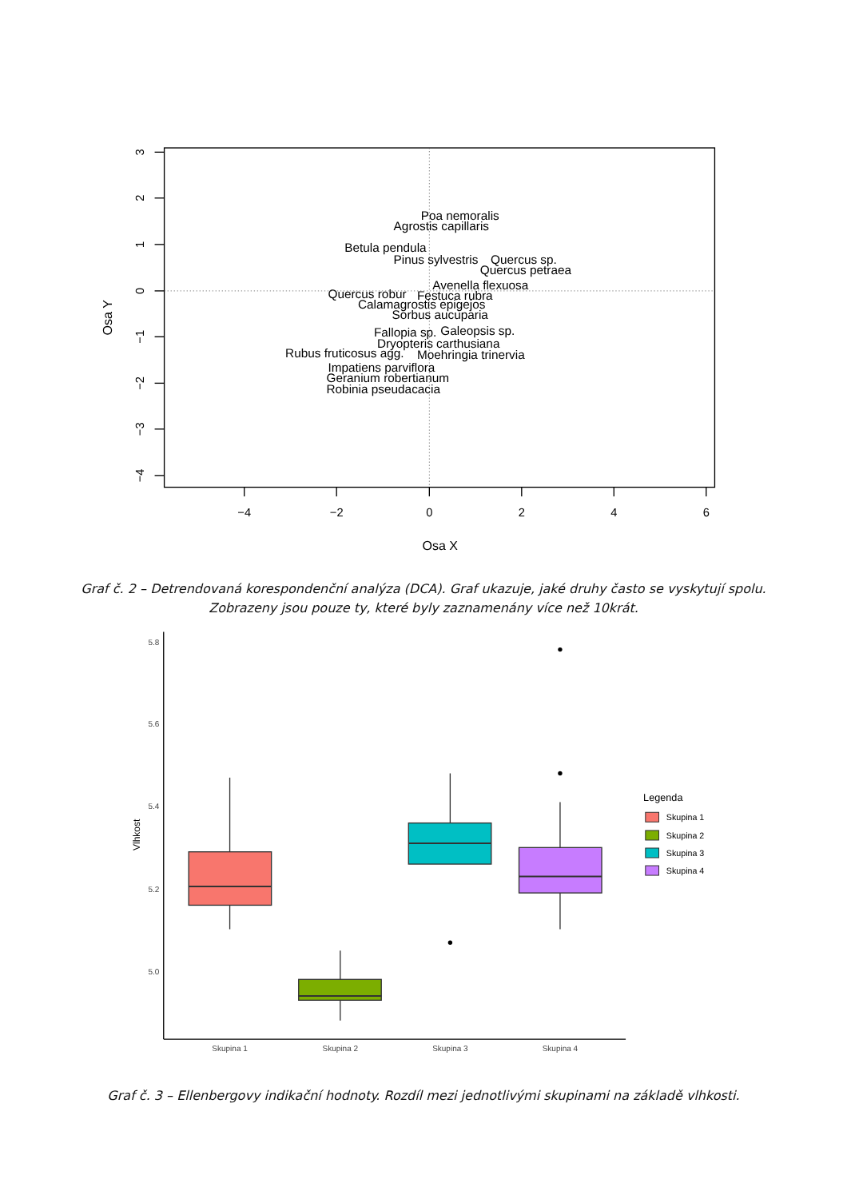3
2
1
0
−1
−2
−3
−4
Osa Y
−4
−2
0
2
4
6
Osa X
Poa nemoralis
Agrostis capillaris
Betula pendula
Pinus sylvestris
Quercus sp.
Quercus petraea
Avenella flexuosa
Quercus robur
Festuca rubra
Calamagrostis epigejos
Sorbus aucuparia
Fallopia sp.
Galeopsis sp.
Dryopteris carthusiana
Rubus fruticosus agg.
Moehringia trinervia
Impatiens parviflora
Geranium robertianum
Robinia pseudacacia
Graf č. 2 – Detrendovaná korespondenční analýza (DCA). Graf ukazuje, jaké druhy často se vyskytují spolu.
Zobrazeny jsou pouze ty, které byly zaznamenány více než 10krát.
5.8
5.6
5.4
5.2
5.0
Vlhkost
Skupina 1
Skupina 2
Skupina 3
Skupina 4
Legenda
Skupina 1
Skupina 2
Skupina 3
Skupina 4
Graf č. 3 – Ellenbergovy indikační hodnoty. Rozdíl mezi jednotlivými skupinami na základě vlhkosti.